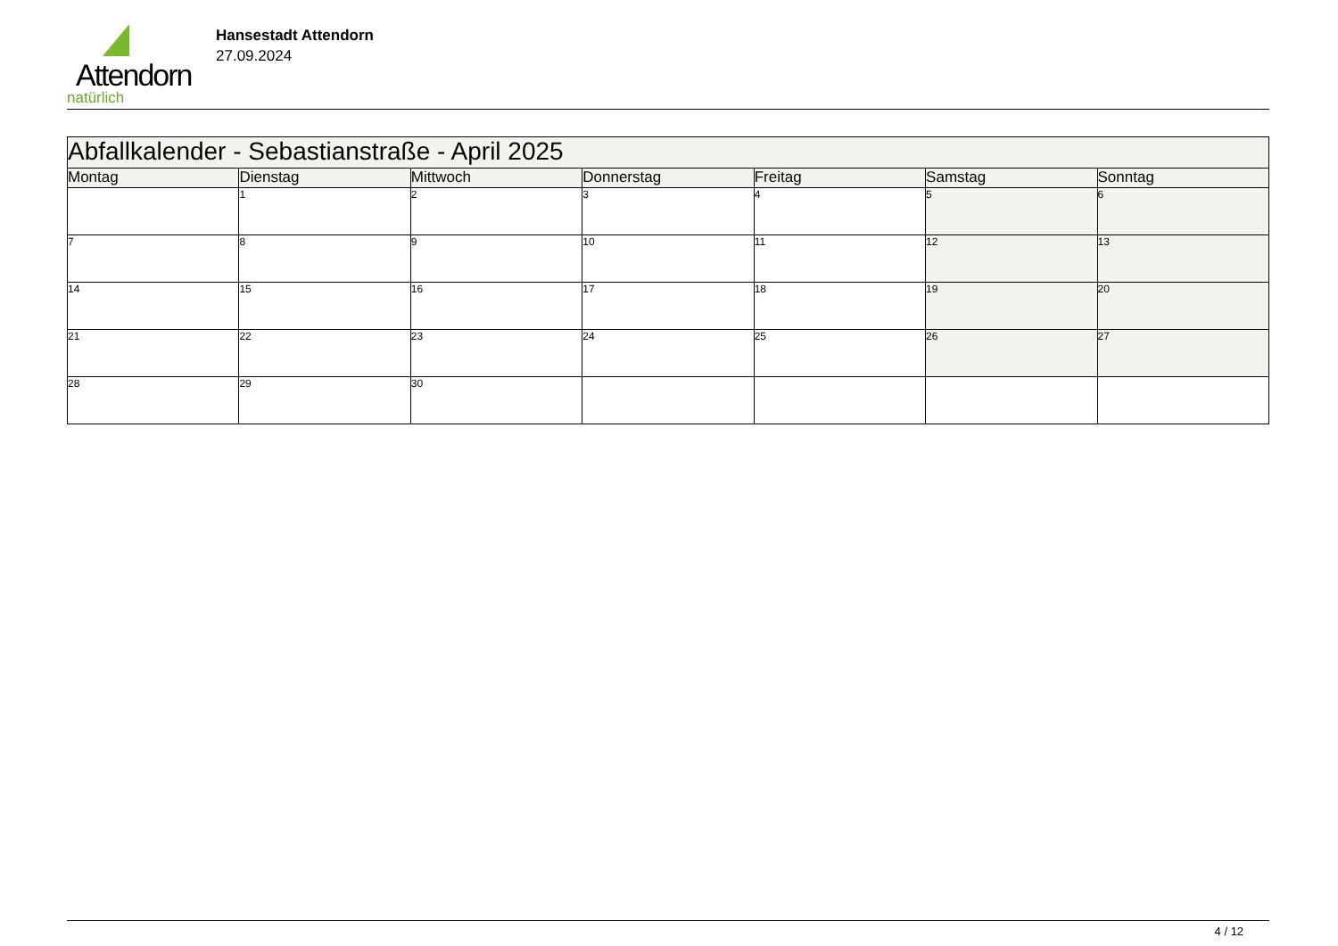Attendorn
natürlich
Hansestadt Attendorn
27.09.2024
| Abfallkalender - Sebastianstraße - April 2025 | | | | | | |
| --- | --- | --- | --- | --- | --- | --- |
| Montag | Dienstag | Mittwoch | Donnerstag | Freitag | Samstag | Sonntag |
| | 1 | 2 | 3 | 4 | 5 | 6 |
| 7 | 8 | 9 | 10 | 11 | 12 | 13 |
| 14 | 15 | 16 | 17 | 18 | 19 | 20 |
| 21 | 22 | 23 | 24 | 25 | 26 | 27 |
| 28 | 29 | 30 | | | | |
4 / 12